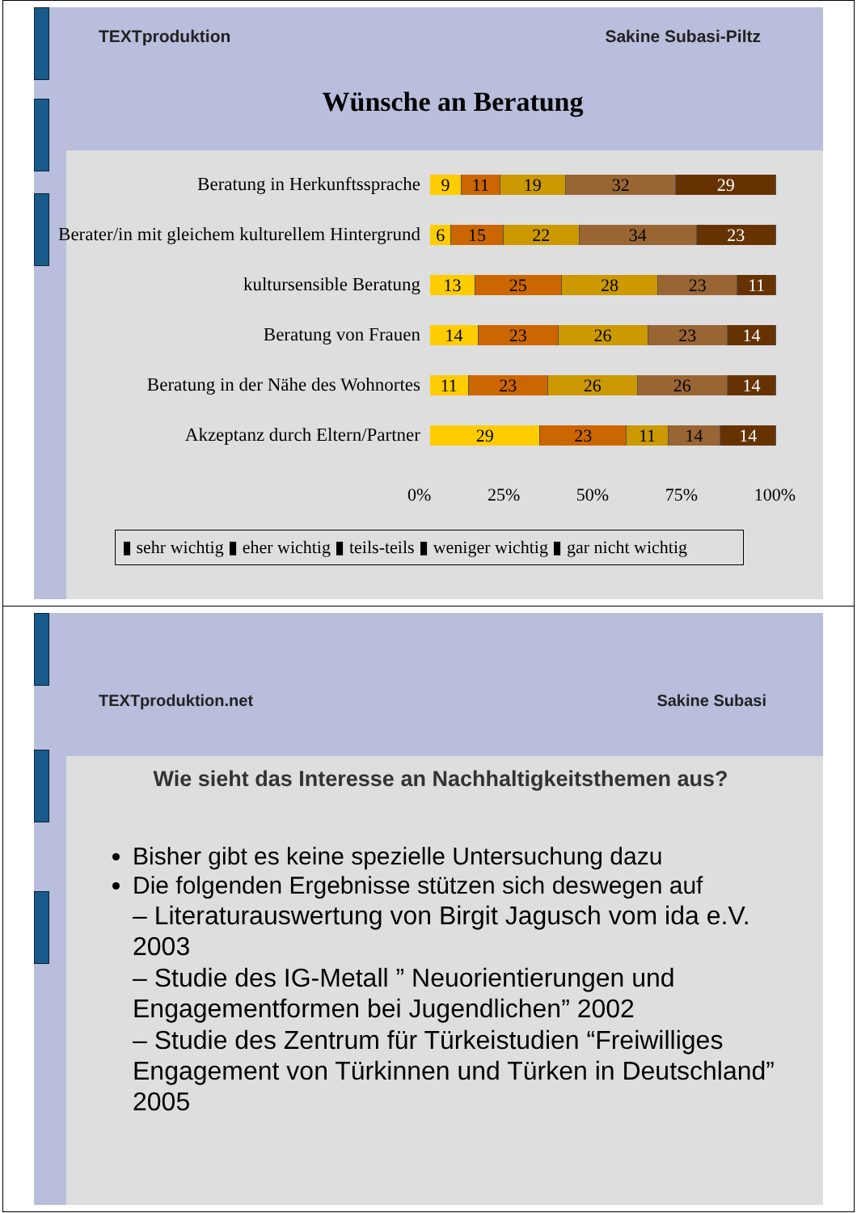TEXTproduktion Sakine Subasi-Piltz
Wünsche an Beratung
Beratung in Herkunftssprache
9 11 19 32 29
Berater/in mit gleichem kulturellem Hintergrund
6 15 22 34 23
kultursensible Beratung
13 25 28 23 11
Beratung von Frauen
14 23 26 23 14
Beratung in der Nähe des Wohnortes
11 23 26 26 14
Akzeptanz durch Eltern/Partner
29 23 11 14 14
0% 25% 50% 75% 100%
▮ sehr wichtig ▮ eher wichtig ▮ teils-teils ▮ weniger wichtig ▮ gar nicht wichtig
TEXTproduktion.net Sakine Subasi
Wie sieht das Interesse an Nachhaltigkeitsthemen aus?
Bisher gibt es keine spezielle Untersuchung dazu
Die folgenden Ergebnisse stützen sich deswegen auf
– Literaturauswertung von Birgit Jagusch vom ida e.V. 2003
– Studie des IG-Metall ” Neuorientierungen und Engagementformen bei Jugendlichen” 2002
– Studie des Zentrum für Türkeistudien “Freiwilliges Engagement von Türkinnen und Türken in Deutschland” 2005